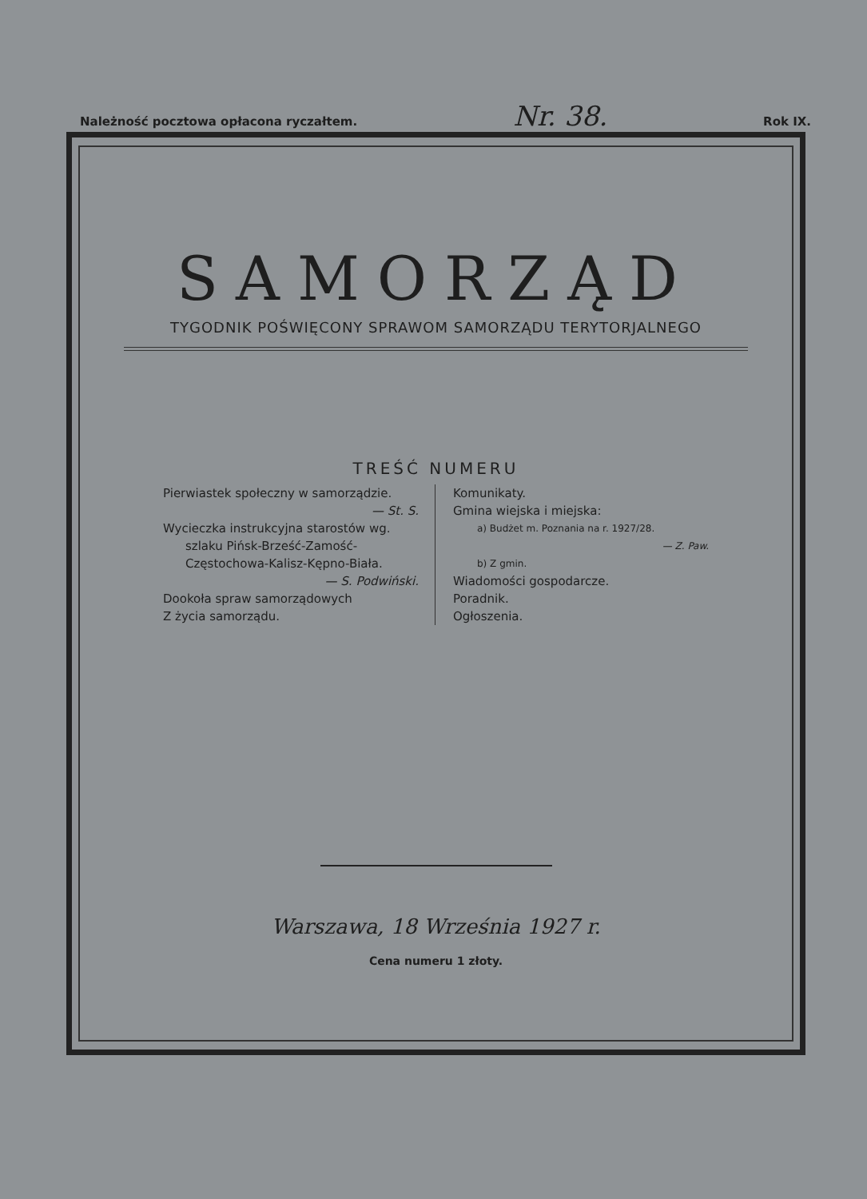Należność pocztowa opłacona ryczałtem. Nr. 38. Rok IX.
SAMORZĄD
TYGODNIK POŚWIĘCONY SPRAWOM SAMORZĄDU TERYTORJALNEGO
TREŚĆ NUMERU
Pierwiastek społeczny w samorządzie.
— St. S.
Wycieczka instrukcyjna starostów wg.
szlaku Pińsk-Brześć-Zamość-Częstochowa-Kalisz-Kępno-Biała.
— S. Podwiński.
Dookoła spraw samorządowych
Z życia samorządu.
Komunikaty.
Gmina wiejska i miejska:
a) Budżet m. Poznania na r. 1927/28.
— Z. Paw.
b) Z gmin.
Wiadomości gospodarcze.
Poradnik.
Ogłoszenia.
Warszawa, 18 Września 1927 r.
Cena numeru 1 złoty.